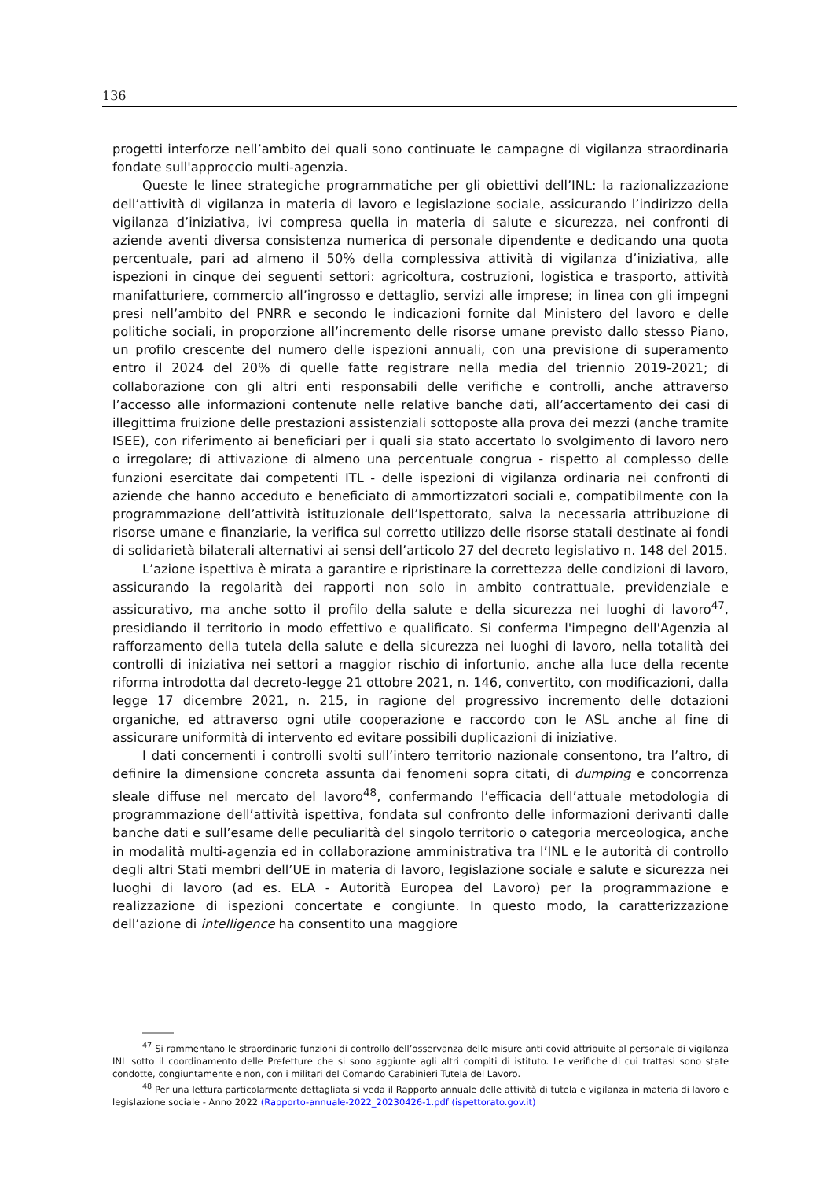136
progetti interforze nell’ambito dei quali sono continuate le campagne di vigilanza straordinaria fondate sull'approccio multi-agenzia.
Queste le linee strategiche programmatiche per gli obiettivi dell’INL: la razionalizzazione dell’attività di vigilanza in materia di lavoro e legislazione sociale, assicurando l’indirizzo della vigilanza d’iniziativa, ivi compresa quella in materia di salute e sicurezza, nei confronti di aziende aventi diversa consistenza numerica di personale dipendente e dedicando una quota percentuale, pari ad almeno il 50% della complessiva attività di vigilanza d’iniziativa, alle ispezioni in cinque dei seguenti settori: agricoltura, costruzioni, logistica e trasporto, attività manifatturiere, commercio all’ingrosso e dettaglio, servizi alle imprese; in linea con gli impegni presi nell’ambito del PNRR e secondo le indicazioni fornite dal Ministero del lavoro e delle politiche sociali, in proporzione all’incremento delle risorse umane previsto dallo stesso Piano, un profilo crescente del numero delle ispezioni annuali, con una previsione di superamento entro il 2024 del 20% di quelle fatte registrare nella media del triennio 2019-2021; di collaborazione con gli altri enti responsabili delle verifiche e controlli, anche attraverso l’accesso alle informazioni contenute nelle relative banche dati, all’accertamento dei casi di illegittima fruizione delle prestazioni assistenziali sottoposte alla prova dei mezzi (anche tramite ISEE), con riferimento ai beneficiari per i quali sia stato accertato lo svolgimento di lavoro nero o irregolare; di attivazione di almeno una percentuale congrua - rispetto al complesso delle funzioni esercitate dai competenti ITL - delle ispezioni di vigilanza ordinaria nei confronti di aziende che hanno acceduto e beneficiato di ammortizzatori sociali e, compatibilmente con la programmazione dell’attività istituzionale dell’Ispettorato, salva la necessaria attribuzione di risorse umane e finanziarie, la verifica sul corretto utilizzo delle risorse statali destinate ai fondi di solidarietà bilaterali alternativi ai sensi dell’articolo 27 del decreto legislativo n. 148 del 2015.
L’azione ispettiva è mirata a garantire e ripristinare la correttezza delle condizioni di lavoro, assicurando la regolarità dei rapporti non solo in ambito contrattuale, previdenziale e assicurativo, ma anche sotto il profilo della salute e della sicurezza nei luoghi di lavoro<sup>47</sup>, presidiando il territorio in modo effettivo e qualificato. Si conferma l'impegno dell'Agenzia al rafforzamento della tutela della salute e della sicurezza nei luoghi di lavoro, nella totalità dei controlli di iniziativa nei settori a maggior rischio di infortunio, anche alla luce della recente riforma introdotta dal decreto-legge 21 ottobre 2021, n. 146, convertito, con modificazioni, dalla legge 17 dicembre 2021, n. 215, in ragione del progressivo incremento delle dotazioni organiche, ed attraverso ogni utile cooperazione e raccordo con le ASL anche al fine di assicurare uniformità di intervento ed evitare possibili duplicazioni di iniziative.
I dati concernenti i controlli svolti sull’intero territorio nazionale consentono, tra l’altro, di definire la dimensione concreta assunta dai fenomeni sopra citati, di dumping e concorrenza sleale diffuse nel mercato del lavoro<sup>48</sup>, confermando l’efficacia dell’attuale metodologia di programmazione dell’attività ispettiva, fondata sul confronto delle informazioni derivanti dalle banche dati e sull’esame delle peculiarità del singolo territorio o categoria merceologica, anche in modalità multi-agenzia ed in collaborazione amministrativa tra l’INL e le autorità di controllo degli altri Stati membri dell’UE in materia di lavoro, legislazione sociale e salute e sicurezza nei luoghi di lavoro (ad es. ELA - Autorità Europea del Lavoro) per la programmazione e realizzazione di ispezioni concertate e congiunte. In questo modo, la caratterizzazione dell’azione di intelligence ha consentito una maggiore
<sup>47</sup> Si rammentano le straordinarie funzioni di controllo dell’osservanza delle misure anti covid attribuite al personale di vigilanza INL sotto il coordinamento delle Prefetture che si sono aggiunte agli altri compiti di istituto. Le verifiche di cui trattasi sono state condotte, congiuntamente e non, con i militari del Comando Carabinieri Tutela del Lavoro.
<sup>48</sup> Per una lettura particolarmente dettagliata si veda il Rapporto annuale delle attività di tutela e vigilanza in materia di lavoro e legislazione sociale - Anno 2022 (Rapporto-annuale-2022_20230426-1.pdf (ispettorato.gov.it)